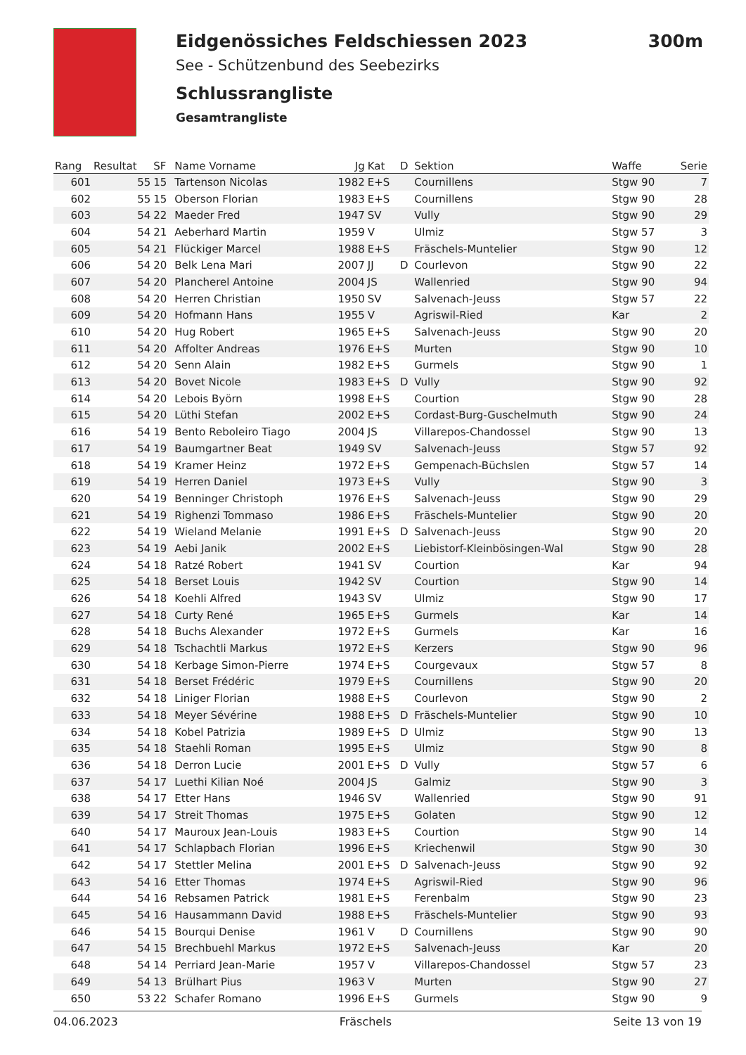Eidgenössiches Feldschiessen 2023 300m
See - Schützenbund des Seebezirks
Schlussrangliste
Gesamtrangliste
| Rang | Resultat | SF | Name Vorname | Jg | Kat | D | Sektion | Waffe | Serie |
| --- | --- | --- | --- | --- | --- | --- | --- | --- | --- |
| 601 | 55 | 15 | Tartenson Nicolas | 1982 | E+S | | Cournillens | Stgw 90 | 7 |
| 602 | 55 | 15 | Oberson Florian | 1983 | E+S | | Cournillens | Stgw 90 | 28 |
| 603 | 54 | 22 | Maeder Fred | 1947 | SV | | Vully | Stgw 90 | 29 |
| 604 | 54 | 21 | Aeberhard Martin | 1959 | V | | Ulmiz | Stgw 57 | 3 |
| 605 | 54 | 21 | Flückiger Marcel | 1988 | E+S | | Fräschels-Muntelier | Stgw 90 | 12 |
| 606 | 54 | 20 | Belk Lena Mari | 2007 | JJ | D | Courlevon | Stgw 90 | 22 |
| 607 | 54 | 20 | Plancherel Antoine | 2004 | JS | | Wallenried | Stgw 90 | 94 |
| 608 | 54 | 20 | Herren Christian | 1950 | SV | | Salvenach-Jeuss | Stgw 57 | 22 |
| 609 | 54 | 20 | Hofmann Hans | 1955 | V | | Agriswil-Ried | Kar | 2 |
| 610 | 54 | 20 | Hug Robert | 1965 | E+S | | Salvenach-Jeuss | Stgw 90 | 20 |
| 611 | 54 | 20 | Affolter Andreas | 1976 | E+S | | Murten | Stgw 90 | 10 |
| 612 | 54 | 20 | Senn Alain | 1982 | E+S | | Gurmels | Stgw 90 | 1 |
| 613 | 54 | 20 | Bovet Nicole | 1983 | E+S | D | Vully | Stgw 90 | 92 |
| 614 | 54 | 20 | Lebois Byörn | 1998 | E+S | | Courtion | Stgw 90 | 28 |
| 615 | 54 | 20 | Lüthi Stefan | 2002 | E+S | | Cordast-Burg-Guschelmuth | Stgw 90 | 24 |
| 616 | 54 | 19 | Bento Reboleiro Tiago | 2004 | JS | | Villarepos-Chandossel | Stgw 90 | 13 |
| 617 | 54 | 19 | Baumgartner Beat | 1949 | SV | | Salvenach-Jeuss | Stgw 57 | 92 |
| 618 | 54 | 19 | Kramer Heinz | 1972 | E+S | | Gempenach-Büchslen | Stgw 57 | 14 |
| 619 | 54 | 19 | Herren Daniel | 1973 | E+S | | Vully | Stgw 90 | 3 |
| 620 | 54 | 19 | Benninger Christoph | 1976 | E+S | | Salvenach-Jeuss | Stgw 90 | 29 |
| 621 | 54 | 19 | Righenzi Tommaso | 1986 | E+S | | Fräschels-Muntelier | Stgw 90 | 20 |
| 622 | 54 | 19 | Wieland Melanie | 1991 | E+S | D | Salvenach-Jeuss | Stgw 90 | 20 |
| 623 | 54 | 19 | Aebi Janik | 2002 | E+S | | Liebistorf-Kleinbösingen-Wal | Stgw 90 | 28 |
| 624 | 54 | 18 | Ratzé Robert | 1941 | SV | | Courtion | Kar | 94 |
| 625 | 54 | 18 | Berset Louis | 1942 | SV | | Courtion | Stgw 90 | 14 |
| 626 | 54 | 18 | Koehli Alfred | 1943 | SV | | Ulmiz | Stgw 90 | 17 |
| 627 | 54 | 18 | Curty René | 1965 | E+S | | Gurmels | Kar | 14 |
| 628 | 54 | 18 | Buchs Alexander | 1972 | E+S | | Gurmels | Kar | 16 |
| 629 | 54 | 18 | Tschachtli Markus | 1972 | E+S | | Kerzers | Stgw 90 | 96 |
| 630 | 54 | 18 | Kerbage Simon-Pierre | 1974 | E+S | | Courgevaux | Stgw 57 | 8 |
| 631 | 54 | 18 | Berset Frédéric | 1979 | E+S | | Cournillens | Stgw 90 | 20 |
| 632 | 54 | 18 | Liniger Florian | 1988 | E+S | | Courlevon | Stgw 90 | 2 |
| 633 | 54 | 18 | Meyer Sévérine | 1988 | E+S | D | Fräschels-Muntelier | Stgw 90 | 10 |
| 634 | 54 | 18 | Kobel Patrizia | 1989 | E+S | D | Ulmiz | Stgw 90 | 13 |
| 635 | 54 | 18 | Staehli Roman | 1995 | E+S | | Ulmiz | Stgw 90 | 8 |
| 636 | 54 | 18 | Derron Lucie | 2001 | E+S | D | Vully | Stgw 57 | 6 |
| 637 | 54 | 17 | Luethi Kilian Noé | 2004 | JS | | Galmiz | Stgw 90 | 3 |
| 638 | 54 | 17 | Etter Hans | 1946 | SV | | Wallenried | Stgw 90 | 91 |
| 639 | 54 | 17 | Streit Thomas | 1975 | E+S | | Golaten | Stgw 90 | 12 |
| 640 | 54 | 17 | Mauroux Jean-Louis | 1983 | E+S | | Courtion | Stgw 90 | 14 |
| 641 | 54 | 17 | Schlapbach Florian | 1996 | E+S | | Kriechenwil | Stgw 90 | 30 |
| 642 | 54 | 17 | Stettler Melina | 2001 | E+S | D | Salvenach-Jeuss | Stgw 90 | 92 |
| 643 | 54 | 16 | Etter Thomas | 1974 | E+S | | Agriswil-Ried | Stgw 90 | 96 |
| 644 | 54 | 16 | Rebsamen Patrick | 1981 | E+S | | Ferenbalm | Stgw 90 | 23 |
| 645 | 54 | 16 | Hausammann David | 1988 | E+S | | Fräschels-Muntelier | Stgw 90 | 93 |
| 646 | 54 | 15 | Bourqui Denise | 1961 | V | D | Cournillens | Stgw 90 | 90 |
| 647 | 54 | 15 | Brechbuehl Markus | 1972 | E+S | | Salvenach-Jeuss | Kar | 20 |
| 648 | 54 | 14 | Perriard Jean-Marie | 1957 | V | | Villarepos-Chandossel | Stgw 57 | 23 |
| 649 | 54 | 13 | Brülhart Pius | 1963 | V | | Murten | Stgw 90 | 27 |
| 650 | 53 | 22 | Schafer Romano | 1996 | E+S | | Gurmels | Stgw 90 | 9 |
04.06.2023 Fräschels Seite 13 von 19